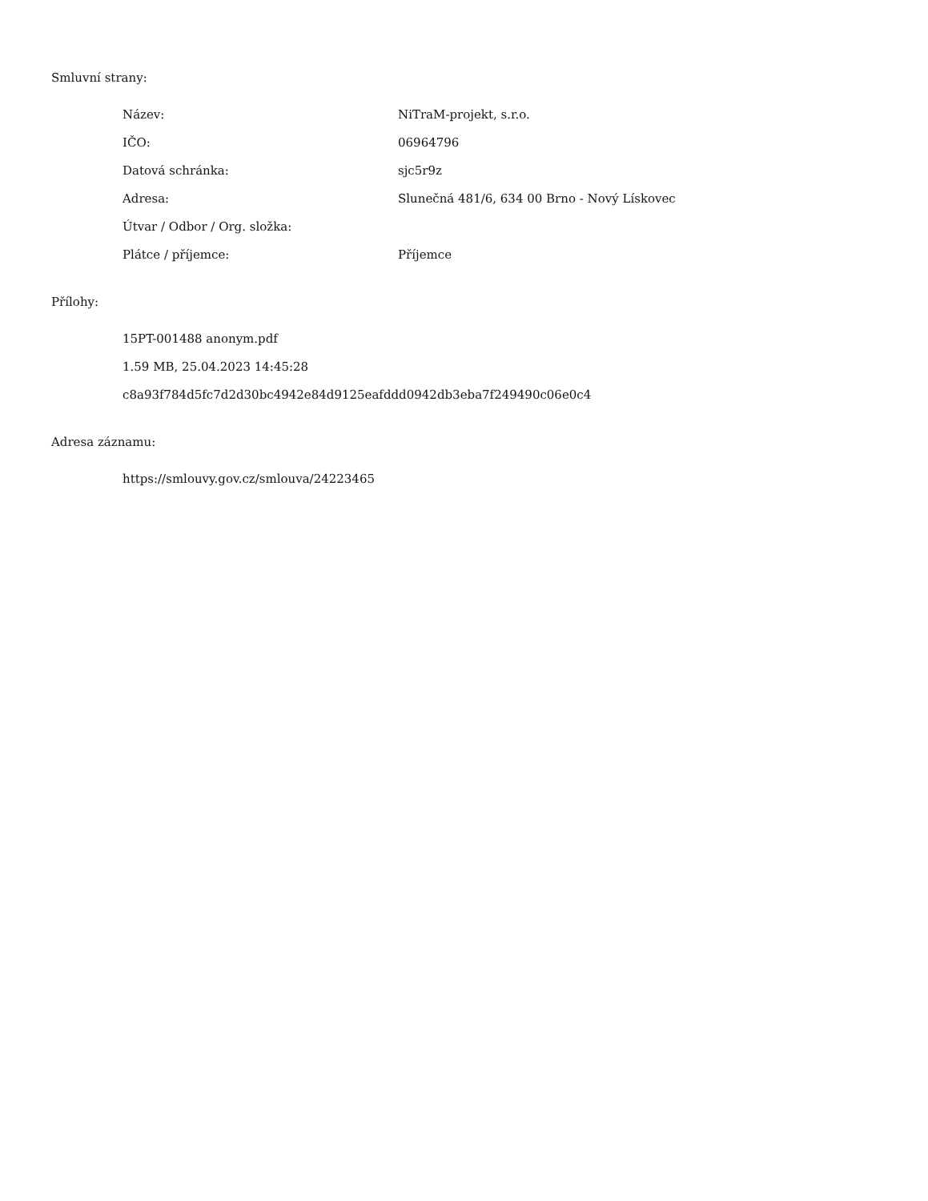Smluvní strany:
Název: NiTraM-projekt, s.r.o.
IČO: 06964796
Datová schránka: sjc5r9z
Adresa: Slunečná 481/6, 634 00 Brno - Nový Lískovec
Útvar / Odbor / Org. složka:
Plátce / příjemce: Příjemce
Přílohy:
15PT-001488 anonym.pdf
1.59 MB, 25.04.2023 14:45:28
c8a93f784d5fc7d2d30bc4942e84d9125eafddd0942db3eba7f249490c06e0c4
Adresa záznamu:
https://smlouvy.gov.cz/smlouva/24223465